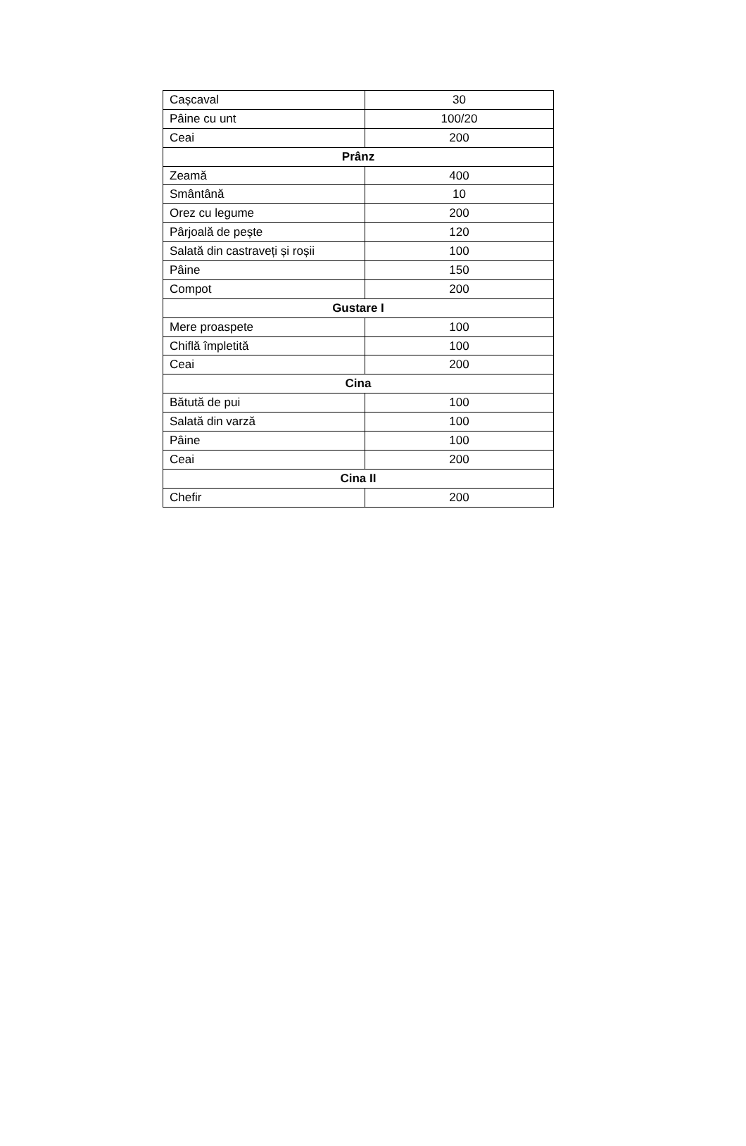| Cașcaval | 30 |
| Pâine cu unt | 100/20 |
| Ceai | 200 |
| Prânz | |
| Zeamă | 400 |
| Smântână | 10 |
| Orez cu legume | 200 |
| Pârjoală de pește | 120 |
| Salată din castraveți și roșii | 100 |
| Pâine | 150 |
| Compot | 200 |
| Gustare I | |
| Mere proaspete | 100 |
| Chiflă împletită | 100 |
| Ceai | 200 |
| Cina | |
| Bătută de pui | 100 |
| Salată din varză | 100 |
| Pâine | 100 |
| Ceai | 200 |
| Cina II | |
| Chefir | 200 |